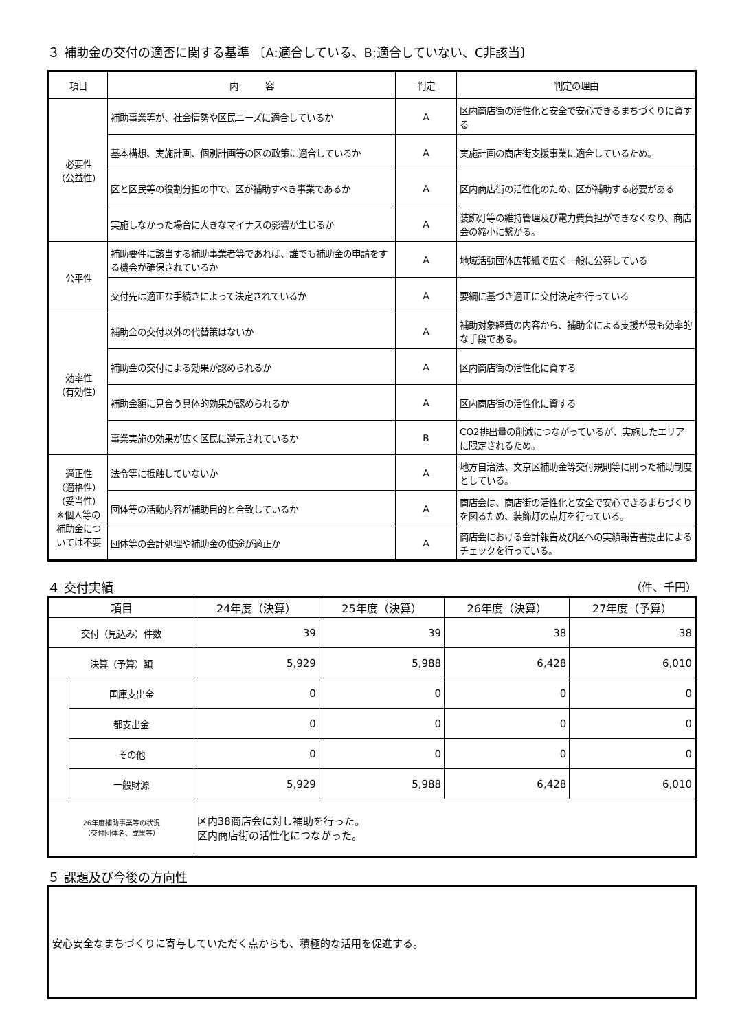３ 補助金の交付の適否に関する基準 〔A:適合している、B:適合していない、C非該当〕
| 項目 | 内 容 | 判定 | 判定の理由 |
| --- | --- | --- | --- |
| 必要性 （公益性） | 補助事業等が、社会情勢や区民ニーズに適合しているか | A | 区内商店街の活性化と安全で安心できるまちづくりに資する |
| | 基本構想、実施計画、個別計画等の区の政策に適合しているか | A | 実施計画の商店街支援事業に適合しているため。 |
| | 区と区民等の役割分担の中で、区が補助すべき事業であるか | A | 区内商店街の活性化のため、区が補助する必要がある |
| | 実施しなかった場合に大きなマイナスの影響が生じるか | A | 装飾灯等の維持管理及び電力費負担ができなくなり、商店会の縮小に繋がる。 |
| 公平性 | 補助要件に該当する補助事業者等であれば、誰でも補助金の申請をする機会が確保されているか | A | 地域活動団体広報紙で広く一般に公募している |
| | 交付先は適正な手続きによって決定されているか | A | 要綱に基づき適正に交付決定を行っている |
| 効率性 （有効性） | 補助金の交付以外の代替策はないか | A | 補助対象経費の内容から、補助金による支援が最も効率的な手段である。 |
| | 補助金の交付による効果が認められるか | A | 区内商店街の活性化に資する |
| | 補助金額に見合う具体的効果が認められるか | A | 区内商店街の活性化に資する |
| | 事業実施の効果が広く区民に還元されているか | B | CO2排出量の削減につながっているが、実施したエリアに限定されるため。 |
| 適正性 （適格性） （妥当性） ※個人等の補助金については不要 | 法令等に抵触していないか | A | 地方自治法、文京区補助金等交付規則等に則った補助制度としている。 |
| | 団体等の活動内容が補助目的と合致しているか | A | 商店会は、商店街の活性化と安全で安心できるまちづくりを図るため、装飾灯の点灯を行っている。 |
| | 団体等の会計処理や補助金の使途が適正か | A | 商店会における会計報告及び区への実績報告書提出によるチェックを行っている。 |
４ 交付実績 （件、千円）
| 項目 | | 24年度（決算） | 25年度（決算） | 26年度（決算） | 27年度（予算） |
| --- | --- | --- | --- | --- | --- |
| 交付（見込み）件数 | | 39 | 39 | 38 | 38 |
| 決算（予算）額 | | 5,929 | 5,988 | 6,428 | 6,010 |
| | 国庫支出金 | 0 | 0 | 0 | 0 |
| | 都支出金 | 0 | 0 | 0 | 0 |
| | その他 | 0 | 0 | 0 | 0 |
| | 一般財源 | 5,929 | 5,988 | 6,428 | 6,010 |
| 26年度補助事業等の状況 （交付団体名、成果等） | | 区内38商店会に対し補助を行った。 区内商店街の活性化につながった。 | | | |
５ 課題及び今後の方向性
安心安全なまちづくりに寄与していただく点からも、積極的な活用を促進する。